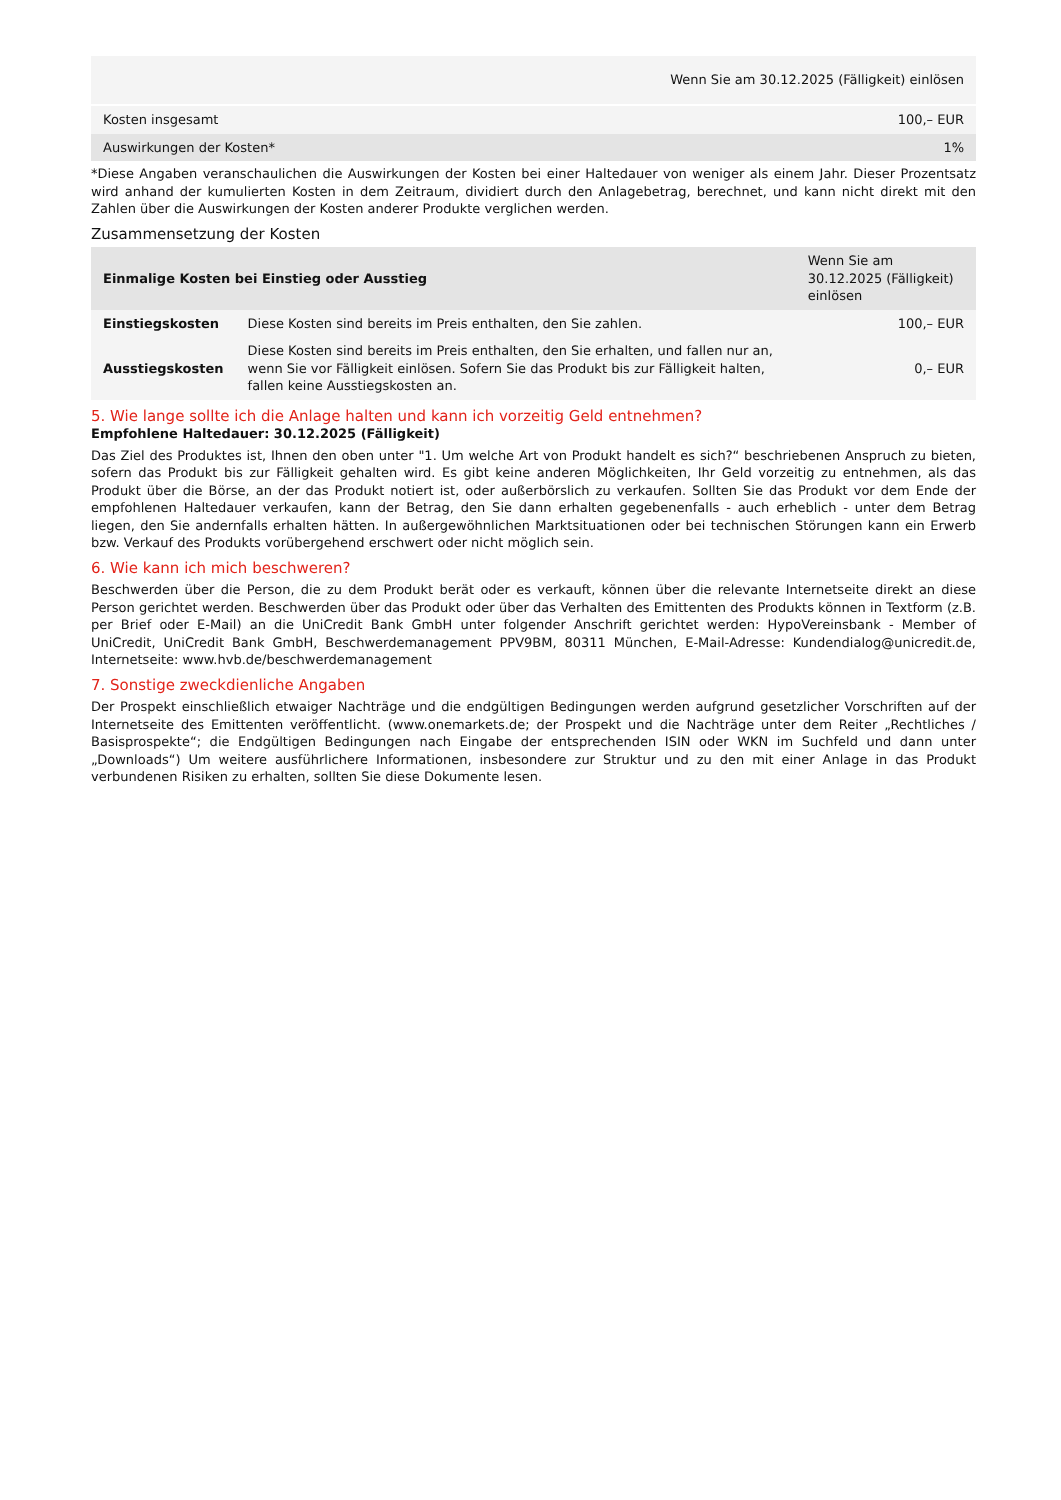| Wenn Sie am 30.12.2025 (Fälligkeit) einlösen | |
| --- | --- |
| Kosten insgesamt | 100,– EUR |
| Auswirkungen der Kosten* | 1% |
*Diese Angaben veranschaulichen die Auswirkungen der Kosten bei einer Haltedauer von weniger als einem Jahr. Dieser Prozentsatz wird anhand der kumulierten Kosten in dem Zeitraum, dividiert durch den Anlagebetrag, berechnet, und kann nicht direkt mit den Zahlen über die Auswirkungen der Kosten anderer Produkte verglichen werden.
Zusammensetzung der Kosten
| Einmalige Kosten bei Einstieg oder Ausstieg | | Wenn Sie am 30.12.2025 (Fälligkeit) einlösen |
| --- | --- | --- |
| Einstiegskosten | Diese Kosten sind bereits im Preis enthalten, den Sie zahlen. | 100,– EUR |
| Ausstiegskosten | Diese Kosten sind bereits im Preis enthalten, den Sie erhalten, und fallen nur an, wenn Sie vor Fälligkeit einlösen. Sofern Sie das Produkt bis zur Fälligkeit halten, fallen keine Ausstiegskosten an. | 0,– EUR |
5. Wie lange sollte ich die Anlage halten und kann ich vorzeitig Geld entnehmen?
Empfohlene Haltedauer: 30.12.2025 (Fälligkeit)
Das Ziel des Produktes ist, Ihnen den oben unter "1. Um welche Art von Produkt handelt es sich?“ beschriebenen Anspruch zu bieten, sofern das Produkt bis zur Fälligkeit gehalten wird. Es gibt keine anderen Möglichkeiten, Ihr Geld vorzeitig zu entnehmen, als das Produkt über die Börse, an der das Produkt notiert ist, oder außerbörslich zu verkaufen. Sollten Sie das Produkt vor dem Ende der empfohlenen Haltedauer verkaufen, kann der Betrag, den Sie dann erhalten gegebenenfalls - auch erheblich - unter dem Betrag liegen, den Sie andernfalls erhalten hätten. In außergewöhnlichen Marktsituationen oder bei technischen Störungen kann ein Erwerb bzw. Verkauf des Produkts vorübergehend erschwert oder nicht möglich sein.
6. Wie kann ich mich beschweren?
Beschwerden über die Person, die zu dem Produkt berät oder es verkauft, können über die relevante Internetseite direkt an diese Person gerichtet werden. Beschwerden über das Produkt oder über das Verhalten des Emittenten des Produkts können in Textform (z.B. per Brief oder E-Mail) an die UniCredit Bank GmbH unter folgender Anschrift gerichtet werden: HypoVereinsbank - Member of UniCredit, UniCredit Bank GmbH, Beschwerdemanagement PPV9BM, 80311 München, E-Mail-Adresse: Kundendialog@unicredit.de, Internetseite: www.hvb.de/beschwerdemanagement
7. Sonstige zweckdienliche Angaben
Der Prospekt einschließlich etwaiger Nachträge und die endgültigen Bedingungen werden aufgrund gesetzlicher Vorschriften auf der Internetseite des Emittenten veröffentlicht. (www.onemarkets.de; der Prospekt und die Nachträge unter dem Reiter „Rechtliches / Basisprospekte“; die Endgültigen Bedingungen nach Eingabe der entsprechenden ISIN oder WKN im Suchfeld und dann unter „Downloads“) Um weitere ausführlichere Informationen, insbesondere zur Struktur und zu den mit einer Anlage in das Produkt verbundenen Risiken zu erhalten, sollten Sie diese Dokumente lesen.